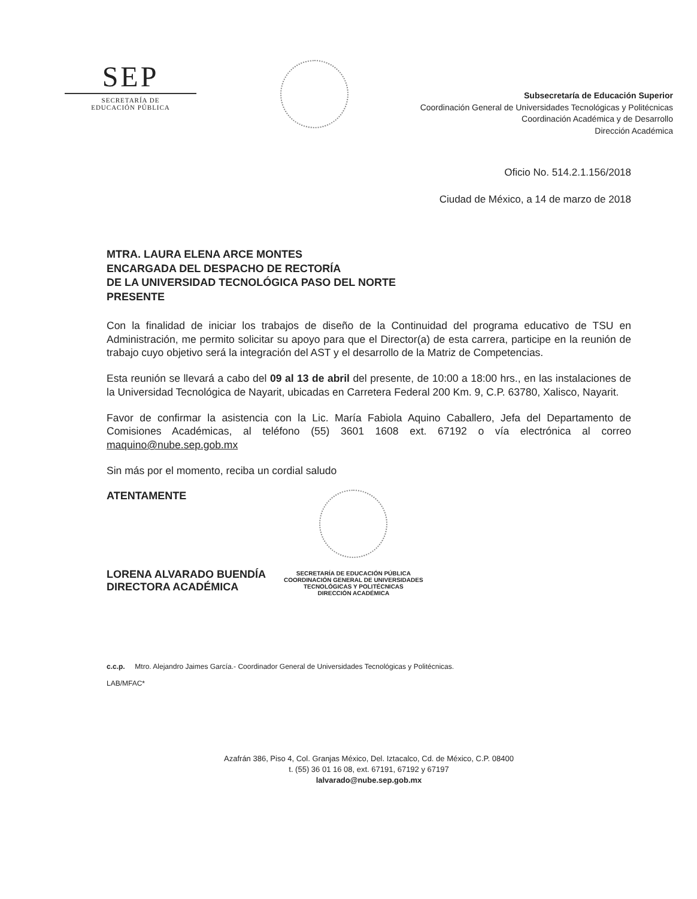SEP
SECRETARÍA DE
EDUCACIÓN PÚBLICA
Subsecretaría de Educación Superior
Coordinación General de Universidades Tecnológicas y Politécnicas
Coordinación Académica y de Desarrollo
Dirección Académica
Oficio No. 514.2.1.156/2018
Ciudad de México, a 14 de marzo de 2018
MTRA. LAURA ELENA ARCE MONTES
ENCARGADA DEL DESPACHO DE RECTORÍA
DE LA UNIVERSIDAD TECNOLÓGICA PASO DEL NORTE
PRESENTE
Con la finalidad de iniciar los trabajos de diseño de la Continuidad del programa educativo de TSU en Administración, me permito solicitar su apoyo para que el Director(a) de esta carrera, participe en la reunión de trabajo cuyo objetivo será la integración del AST y el desarrollo de la Matriz de Competencias.
Esta reunión se llevará a cabo del 09 al 13 de abril del presente, de 10:00 a 18:00 hrs., en las instalaciones de la Universidad Tecnológica de Nayarit, ubicadas en Carretera Federal 200 Km. 9, C.P. 63780, Xalisco, Nayarit.
Favor de confirmar la asistencia con la Lic. María Fabiola Aquino Caballero, Jefa del Departamento de Comisiones Académicas, al teléfono (55) 3601 1608 ext. 67192 o vía electrónica al correo maquino@nube.sep.gob.mx
Sin más por el momento, reciba un cordial saludo
ATENTAMENTE
LORENA ALVARADO BUENDÍA
DIRECTORA ACADÉMICA
SECRETARÍA DE EDUCACIÓN PÚBLICA
COORDINACIÓN GENERAL DE UNIVERSIDADES
TECNOLÓGICAS Y POLITÉCNICAS
DIRECCIÓN ACADÉMICA
c.c.p. Mtro. Alejandro Jaimes García.- Coordinador General de Universidades Tecnológicas y Politécnicas.
LAB/MFAC*
Azafrán 386, Piso 4, Col. Granjas México, Del. Iztacalco, Cd. de México, C.P. 08400
t. (55) 36 01 16 08, ext. 67191, 67192 y 67197
lalvarado@nube.sep.gob.mx